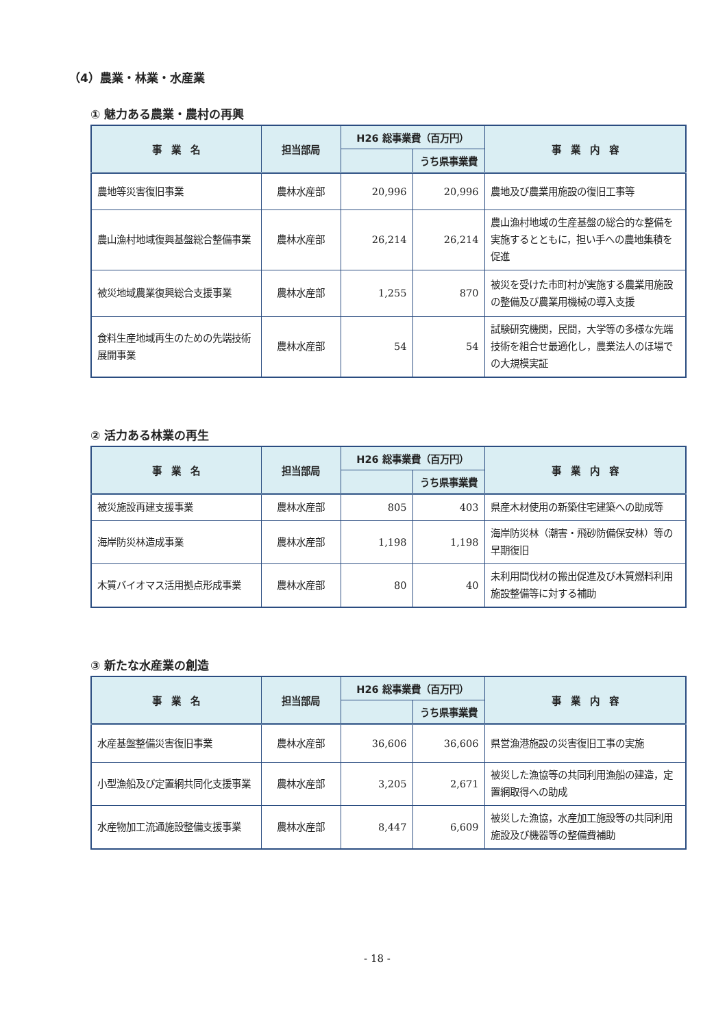（4）農業・林業・水産業
① 魅力ある農業・農村の再興
| 事 業 名 | 担当部局 | H26 総事業費（百万円） | | 事 業 内 容 |
| --- | --- | --- | --- | --- |
| | | | うち県事業費 | |
| 農地等災害復旧事業 | 農林水産部 | 20,996 | 20,996 | 農地及び農業用施設の復旧工事等 |
| 農山漁村地域復興基盤総合整備事業 | 農林水産部 | 26,214 | 26,214 | 農山漁村地域の生産基盤の総合的な整備を実施するとともに，担い手への農地集積を促進 |
| 被災地域農業復興総合支援事業 | 農林水産部 | 1,255 | 870 | 被災を受けた市町村が実施する農業用施設の整備及び農業用機械の導入支援 |
| 食料生産地域再生のための先端技術展開事業 | 農林水産部 | 54 | 54 | 試験研究機関，民間，大学等の多様な先端技術を組合せ最適化し，農業法人のほ場での大規模実証 |
② 活力ある林業の再生
| 事 業 名 | 担当部局 | H26 総事業費（百万円） | | 事 業 内 容 |
| --- | --- | --- | --- | --- |
| | | | うち県事業費 | |
| 被災施設再建支援事業 | 農林水産部 | 805 | 403 | 県産木材使用の新築住宅建築への助成等 |
| 海岸防災林造成事業 | 農林水産部 | 1,198 | 1,198 | 海岸防災林（潮害・飛砂防備保安林）等の早期復旧 |
| 木質バイオマス活用拠点形成事業 | 農林水産部 | 80 | 40 | 未利用間伐材の搬出促進及び木質燃料利用施設整備等に対する補助 |
③ 新たな水産業の創造
| 事 業 名 | 担当部局 | H26 総事業費（百万円） | | 事 業 内 容 |
| --- | --- | --- | --- | --- |
| | | | うち県事業費 | |
| 水産基盤整備災害復旧事業 | 農林水産部 | 36,606 | 36,606 | 県営漁港施設の災害復旧工事の実施 |
| 小型漁船及び定置網共同化支援事業 | 農林水産部 | 3,205 | 2,671 | 被災した漁協等の共同利用漁船の建造，定置網取得への助成 |
| 水産物加工流通施設整備支援事業 | 農林水産部 | 8,447 | 6,609 | 被災した漁協，水産加工施設等の共同利用施設及び機器等の整備費補助 |
- 18 -